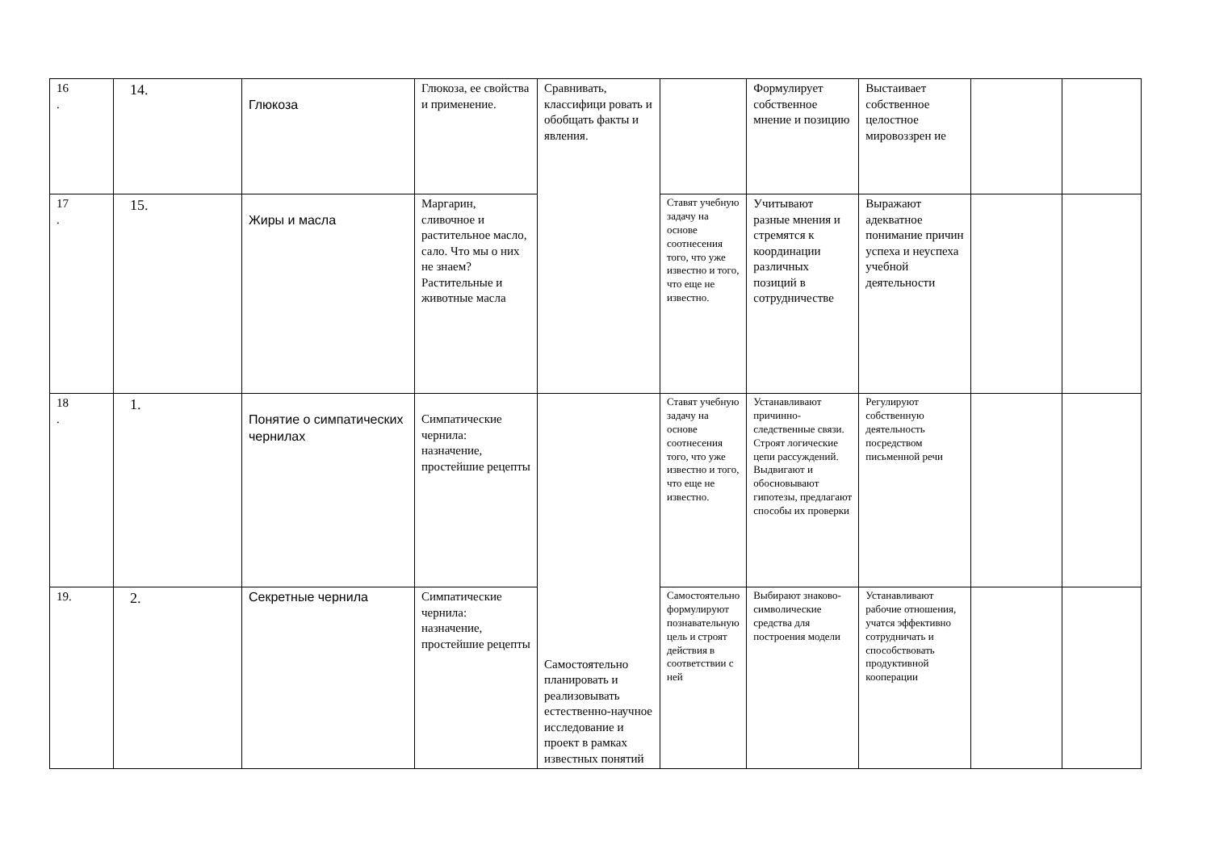| 16 . | 14. | Глюкоза | Глюкоза, ее свойства и применение. | Сравнивать, классифици ровать и обобщать факты и явления. | | Формулирует собственное мнение и позицию | Выстаивает собственное целостное мировоззрен ие | | |
| 17 . | 15. | Жиры и масла | Маргарин, сливочное и растительное масло, сало. Что мы о них не знаем? Растительные и животные масла | | Ставят учебную задачу на основе соотнесения того, что уже известно и того, что еще не известно. | Учитывают разные мнения и стремятся к координации различных позиций в сотрудничестве | Выражают адекватное понимание причин успеха и неуспеха учебной деятельности | | |
| 18 . | 1. | Понятие о симпатических чернилах | Симпатические чернила: назначение, простейшие рецепты | Самостоятельно планировать и реализовывать естественно-научное исследование и проект в рамках известных понятий | Ставят учебную задачу на основе соотнесения того, что уже известно и того, что еще не известно. | Устанавливают причинно-следственные связи. Строят логические цепи рассуждений. Выдвигают и обосновывают гипотезы, предлагают способы их проверки | Регулируют собственную деятельность посредством письменной речи | | |
| 19. | 2. | Секретные чернила | Симпатические чернила: назначение, простейшие рецепты | | Самостоятельно формулируют познавательную цель и строят действия в соответствии с ней | Выбирают знаково-символические средства для построения модели | Устанавливают рабочие отношения, учатся эффективно сотрудничать и способствовать продуктивной кооперации | | |